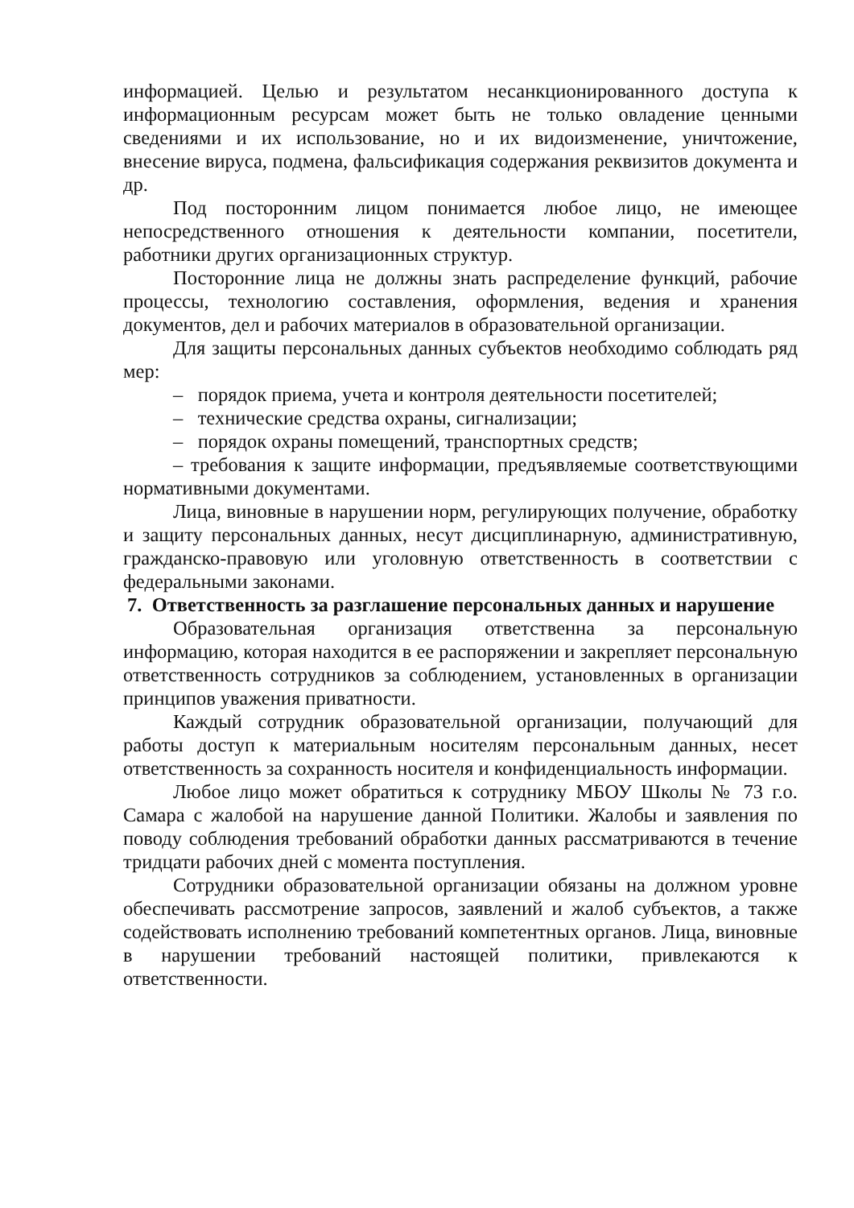информацией. Целью и результатом несанкционированного доступа к информационным ресурсам может быть не только овладение ценными сведениями и их использование, но и их видоизменение, уничтожение, внесение вируса, подмена, фальсификация содержания реквизитов документа и др.
Под посторонним лицом понимается любое лицо, не имеющее непосредственного отношения к деятельности компании, посетители, работники других организационных структур.
Посторонние лица не должны знать распределение функций, рабочие процессы, технологию составления, оформления, ведения и хранения документов, дел и рабочих материалов в образовательной организации.
Для защиты персональных данных субъектов необходимо соблюдать ряд мер:
– порядок приема, учета и контроля деятельности посетителей;
– технические средства охраны, сигнализации;
– порядок охраны помещений, транспортных средств;
– требования к защите информации, предъявляемые соответствующими нормативными документами.
Лица, виновные в нарушении норм, регулирующих получение, обработку и защиту персональных данных, несут дисциплинарную, административную, гражданско-правовую или уголовную ответственность в соответствии с федеральными законами.
7. Ответственность за разглашение персональных данных и нарушение
Образовательная организация ответственна за персональную информацию, которая находится в ее распоряжении и закрепляет персональную ответственность сотрудников за соблюдением, установленных в организации принципов уважения приватности.
Каждый сотрудник образовательной организации, получающий для работы доступ к материальным носителям персональным данных, несет ответственность за сохранность носителя и конфиденциальность информации.
Любое лицо может обратиться к сотруднику МБОУ Школы № 73 г.о. Самара с жалобой на нарушение данной Политики. Жалобы и заявления по поводу соблюдения требований обработки данных рассматриваются в течение тридцати рабочих дней с момента поступления.
Сотрудники образовательной организации обязаны на должном уровне обеспечивать рассмотрение запросов, заявлений и жалоб субъектов, а также содействовать исполнению требований компетентных органов. Лица, виновные в нарушении требований настоящей политики, привлекаются к ответственности.